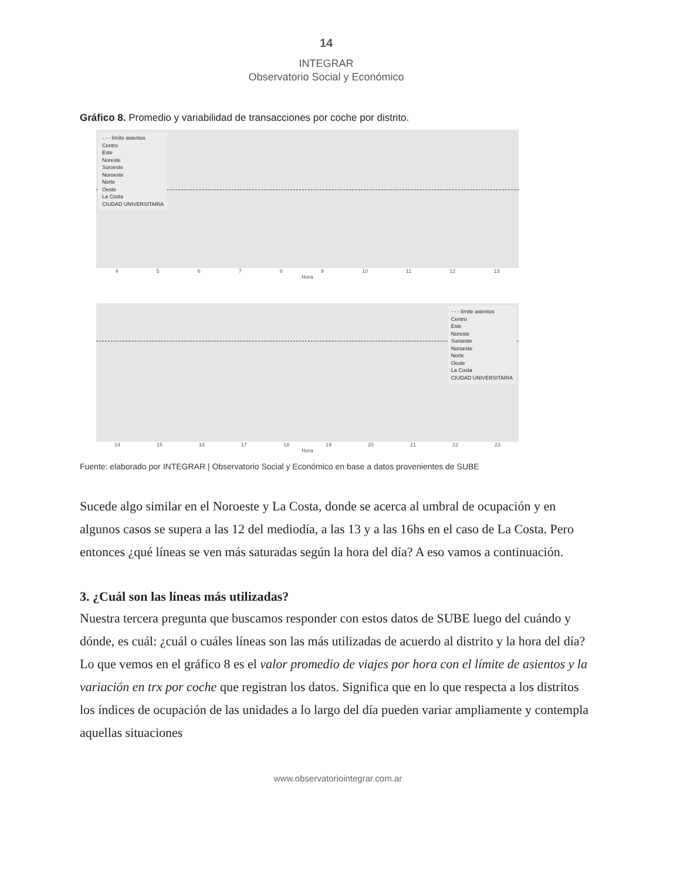14
INTEGRAR
Observatorio Social y Económico
Gráfico 8. Promedio y variabilidad de transacciones por coche por distrito.
- - - límite asientos
Centro
Este
Noreste
Suroeste
Noroeste
Norte
Oeste
La Costa
CIUDAD UNIVERSITARIA
4 5 6 7 8 9 10 11 12 13
Hora
- - - límite asientos
Centro
Este
Noreste
Suroeste
Noroeste
Norte
Oeste
La Costa
CIUDAD UNIVERSITARIA
14 15 16 17 18 19 20 21 22 23
Hora
Fuente: elaborado por INTEGRAR | Observatorio Social y Económico en base a datos provenientes de SUBE
Sucede algo similar en el Noroeste y La Costa, donde se acerca al umbral de ocupación y en algunos casos se supera a las 12 del mediodía, a las 13 y a las 16hs en el caso de La Costa. Pero entonces ¿qué líneas se ven más saturadas según la hora del día? A eso vamos a continuación.
3. ¿Cuál son las líneas más utilizadas?
Nuestra tercera pregunta que buscamos responder con estos datos de SUBE luego del cuándo y dónde, es cuál: ¿cuál o cuáles líneas son las más utilizadas de acuerdo al distrito y la hora del día? Lo que vemos en el gráfico 8 es el valor promedio de viajes por hora con el límite de asientos y la variación en trx por coche que registran los datos. Significa que en lo que respecta a los distritos los índices de ocupación de las unidades a lo largo del día pueden variar ampliamente y contempla aquellas situaciones
www.observatoriointegrar.com.ar